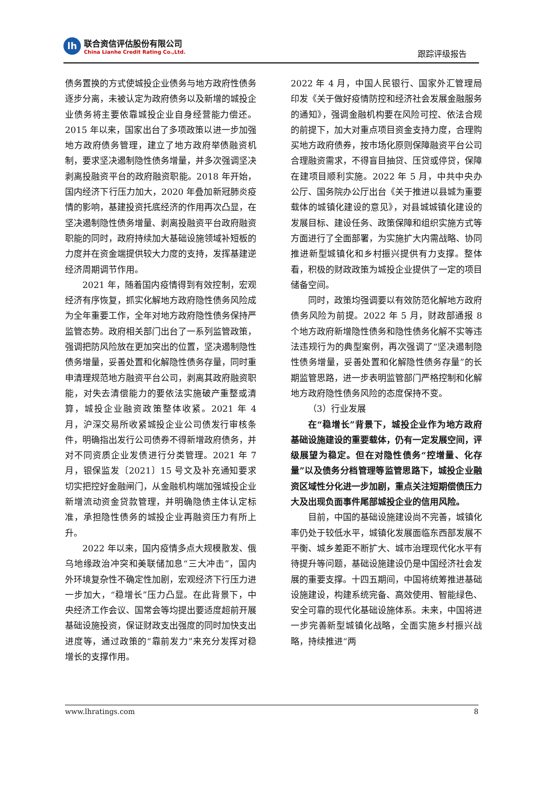lh
联合资信评估股份有限公司
China Lianhe Credit Rating Co.,Ltd.
跟踪评级报告
债务置换的方式使城投企业债务与地方政府性债务逐步分离，未被认定为政府债务以及新增的城投企业债务将主要依靠城投企业自身经营能力偿还。2015 年以来，国家出台了多项政策以进一步加强地方政府债务管理，建立了地方政府举债融资机制，要求坚决遏制隐性债务增量，并多次强调坚决剥离投融资平台的政府融资职能。2018 年开始，国内经济下行压力加大，2020 年叠加新冠肺炎疫情的影响，基建投资托底经济的作用再次凸显，在坚决遏制隐性债务增量、剥离投融资平台政府融资职能的同时，政府持续加大基础设施领域补短板的力度并在资金端提供较大力度的支持，发挥基建逆经济周期调节作用。
2021 年，随着国内疫情得到有效控制，宏观经济有序恢复，抓实化解地方政府隐性债务风险成为全年重要工作，全年对地方政府隐性债务保持严监管态势。政府相关部门出台了一系列监管政策，强调把防风险放在更加突出的位置，坚决遏制隐性债务增量，妥善处置和化解隐性债务存量，同时重申清理规范地方融资平台公司，剥离其政府融资职能，对失去清偿能力的要依法实施破产重整或清算，城投企业融资政策整体收紧。2021 年 4 月，沪深交易所收紧城投企业公司债发行审核条件，明确指出发行公司债券不得新增政府债务，并对不同资质企业发债进行分类管理。2021 年 7 月，银保监发〔2021〕15 号文及补充通知要求切实把控好金融闸门，从金融机构端加强城投企业新增流动资金贷款管理，并明确隐债主体认定标准，承担隐性债务的城投企业再融资压力有所上升。
2022 年以来，国内疫情多点大规模散发、俄乌地缘政治冲突和美联储加息“三大冲击”，国内外环境复杂性不确定性加剧，宏观经济下行压力进一步加大，“稳增长”压力凸显。在此背景下，中央经济工作会议、国常会等均提出要适度超前开展基础设施投资，保证财政支出强度的同时加快支出进度等，通过政策的“靠前发力”来充分发挥对稳增长的支撑作用。
2022 年 4 月，中国人民银行、国家外汇管理局印发《关于做好疫情防控和经济社会发展金融服务的通知》，强调金融机构要在风险可控、依法合规的前提下，加大对重点项目资金支持力度，合理购买地方政府债券，按市场化原则保障融资平台公司合理融资需求，不得盲目抽贷、压贷或停贷，保障在建项目顺利实施。2022 年 5 月，中共中央办公厅、国务院办公厅出台《关于推进以县城为重要载体的城镇化建设的意见》，对县城城镇化建设的发展目标、建设任务、政策保障和组织实施方式等方面进行了全面部署，为实施扩大内需战略、协同推进新型城镇化和乡村振兴提供有力支撑。整体看，积极的财政政策为城投企业提供了一定的项目储备空间。
同时，政策均强调要以有效防范化解地方政府债务风险为前提。2022 年 5 月，财政部通报 8 个地方政府新增隐性债务和隐性债务化解不实等违法违规行为的典型案例，再次强调了“坚决遏制隐性债务增量，妥善处置和化解隐性债务存量”的长期监管思路，进一步表明监管部门严格控制和化解地方政府隐性债务风险的态度保持不变。
（3）行业发展
在“稳增长”背景下，城投企业作为地方政府基础设施建设的重要载体，仍有一定发展空间，评级展望为稳定。但在对隐性债务“控增量、化存量”以及债务分档管理等监管思路下，城投企业融资区域性分化进一步加剧，重点关注短期偿债压力大及出现负面事件尾部城投企业的信用风险。
目前，中国的基础设施建设尚不完善，城镇化率仍处于较低水平，城镇化发展面临东西部发展不平衡、城乡差距不断扩大、城市治理现代化水平有待提升等问题，基础设施建设仍是中国经济社会发展的重要支撑。十四五期间，中国将统筹推进基础设施建设，构建系统完备、高效使用、智能绿色、安全可靠的现代化基础设施体系。未来，中国将进一步完善新型城镇化战略，全面实施乡村振兴战略，持续推进“两
www.lhratings.com 8